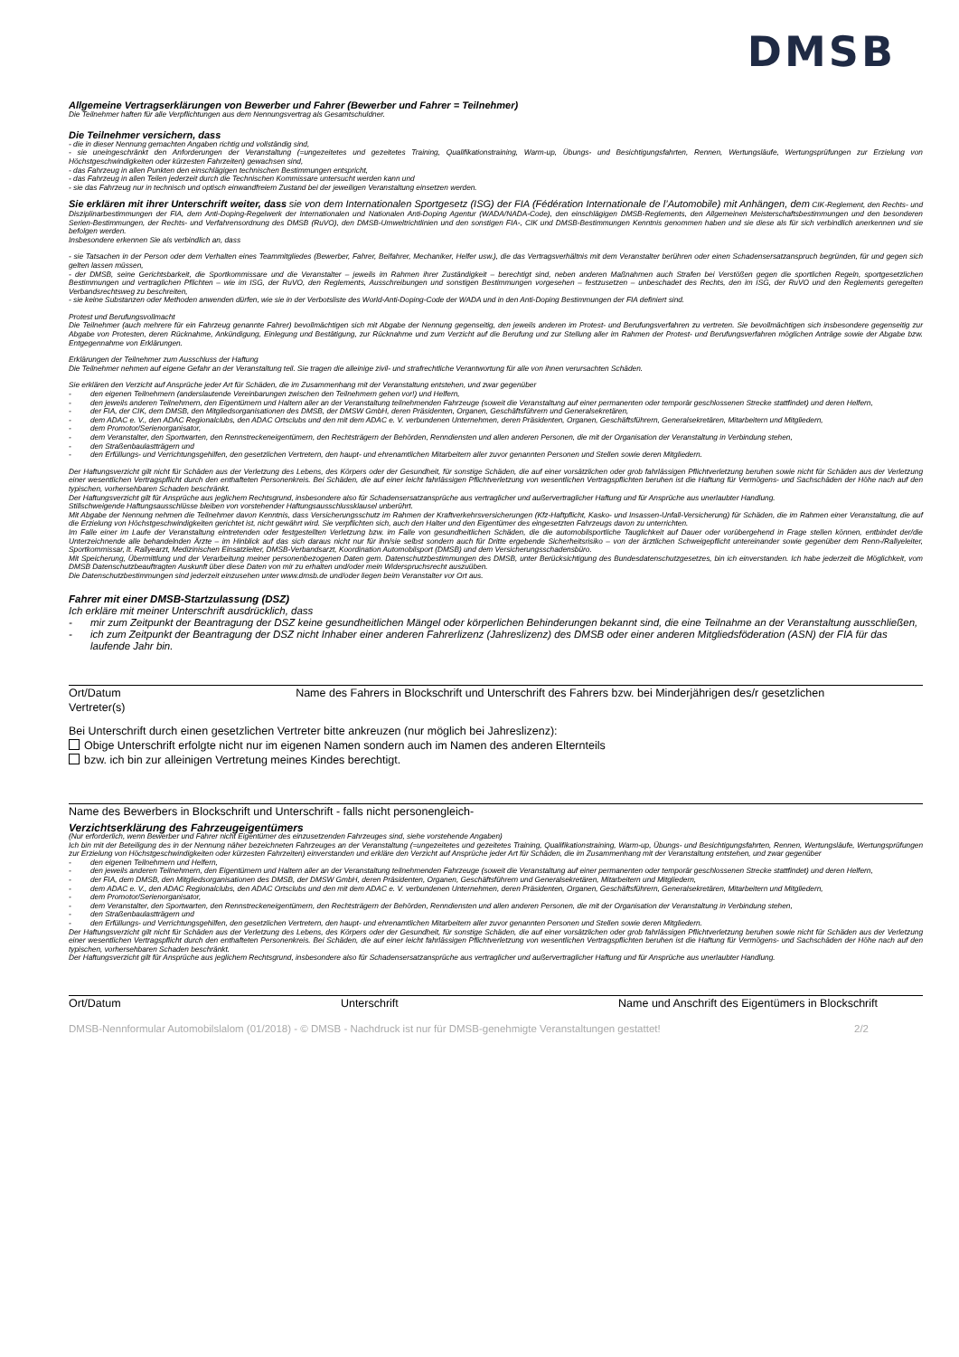DMSB
Allgemeine Vertragserklärungen von Bewerber und Fahrer (Bewerber und Fahrer = Teilnehmer)
Die Teilnehmer haften für alle Verpflichtungen aus dem Nennungsvertrag als Gesamtschuldner.
Die Teilnehmer versichern, dass
- die in dieser Nennung gemachten Angaben richtig und vollständig sind,
- sie uneingeschränkt den Anforderungen der Veranstaltung (=ungezeitetes und gezeitetes Training, Qualifikationstraining, Warm-up, Übungs- und Besichtigungsfahrten, Rennen, Wertungsläufe, Wertungsprüfungen zur Erzielung von Höchstgeschwindigkeiten oder kürzesten Fahrzeiten) gewachsen sind,
- das Fahrzeug in allen Punkten den einschlägigen technischen Bestimmungen entspricht,
- das Fahrzeug in allen Teilen jederzeit durch die Technischen Kommissare untersucht werden kann und
- sie das Fahrzeug nur in technisch und optisch einwandfreiem Zustand bei der jeweiligen Veranstaltung einsetzen werden.
Sie erklären mit ihrer Unterschrift weiter, dass sie von dem Internationalen Sportgesetz (ISG) der FIA (Fédération Internationale de l’Automobile) mit Anhängen, dem CIK-Reglement, den Rechts- und Disziplinarbestimmungen der FIA, dem Anti-Doping-Regelwerk der Internationalen und Nationalen Anti-Doping Agentur (WADA/NADA-Code), den einschlägigen DMSB-Reglements, den Allgemeinen Meisterschaftsbestimmungen und den besonderen Serien-Bestimmungen, der Rechts- und Verfahrensordnung des DMSB (RuVO), den DMSB-Umweltrichtlinien und den sonstigen FIA-, CIK und DMSB-Bestimmungen Kenntnis genommen haben und sie diese als für sich verbindlich anerkennen und sie befolgen werden.
Insbesondere erkennen Sie als verbindlich an, dass
- sie Tatsachen in der Person oder dem Verhalten eines Teammitgliedes (Bewerber, Fahrer, Beifahrer, Mechaniker, Helfer usw.), die das Vertragsverhältnis mit dem Veranstalter berühren oder einen Schadensersatzanspruch begründen, für und gegen sich gelten lassen müssen,
- der DMSB, seine Gerichtsbarkeit, die Sportkommissare und die Veranstalter – jeweils im Rahmen ihrer Zuständigkeit – berechtigt sind, neben anderen Maßnahmen auch Strafen bei Verstößen gegen die sportlichen Regeln, sportgesetzlichen Bestimmungen und vertraglichen Pflichten – wie im ISG, der RuVO, den Reglements, Ausschreibungen und sonstigen Bestimmungen vorgesehen – festzusetzen – unbeschadet des Rechts, den im ISG, der RuVO und den Reglements geregelten Verbandsrechtsweg zu beschreiten,
- sie keine Substanzen oder Methoden anwenden dürfen, wie sie in der Verbotsliste des World-Anti-Doping-Code der WADA und in den Anti-Doping Bestimmungen der FIA definiert sind.
Protest und Berufungsvollmacht
Die Teilnehmer (auch mehrere für ein Fahrzeug genannte Fahrer) bevollmächtigen sich mit Abgabe der Nennung gegenseitig, den jeweils anderen im Protest- und Berufungsverfahren zu vertreten. Sie bevollmächtigen sich insbesondere gegenseitig zur Abgabe von Protesten, deren Rücknahme, Ankündigung, Einlegung und Bestätigung, zur Rücknahme und zum Verzicht auf die Berufung und zur Stellung aller im Rahmen der Protest- und Berufungsverfahren möglichen Anträge sowie der Abgabe bzw. Entgegennahme von Erklärungen.
Erklärungen der Teilnehmer zum Ausschluss der Haftung
Die Teilnehmer nehmen auf eigene Gefahr an der Veranstaltung teil. Sie tragen die alleinige zivil- und strafrechtliche Verantwortung für alle von ihnen verursachten Schäden.
Sie erklären den Verzicht auf Ansprüche jeder Art für Schäden, die im Zusammenhang mit der Veranstaltung entstehen, und zwar gegenüber
- den eigenen Teilnehmern (anderslautende Vereinbarungen zwischen den Teilnehmern gehen vor!) und Helfern,
- den jeweils anderen Teilnehmern, den Eigentümern und Haltern aller an der Veranstaltung teilnehmenden Fahrzeuge (soweit die Veranstaltung auf einer permanenten oder temporär geschlossenen Strecke stattfindet) und deren Helfern,
- der FIA, der CIK, dem DMSB, den Mitgliedsorganisationen des DMSB, der DMSW GmbH, deren Präsidenten, Organen, Geschäftsführern und Generalsekretären,
- dem ADAC e. V., den ADAC Regionalclubs, den ADAC Ortsclubs und den mit dem ADAC e. V. verbundenen Unternehmen, deren Präsidenten, Organen, Geschäftsführern, Generalsekretären, Mitarbeitern und Mitgliedern,
- dem Promotor/Serienorganisator,
- dem Veranstalter, den Sportwarten, den Rennstreckeneigentümern, den Rechtsträgern der Behörden, Renndiensten und allen anderen Personen, die mit der Organisation der Veranstaltung in Verbindung stehen,
- den Straßenbaulastträgern und
- den Erfüllungs- und Verrichtungsgehilfen, den gesetzlichen Vertretern, den haupt- und ehrenamtlichen Mitarbeitern aller zuvor genannten Personen und Stellen sowie deren Mitgliedern.
Der Haftungsverzicht gilt nicht für Schäden aus der Verletzung des Lebens, des Körpers oder der Gesundheit, für sonstige Schäden, die auf einer vorsätzlichen oder grob fahrlässigen Pflichtverletzung beruhen sowie nicht für Schäden aus der Verletzung einer wesentlichen Vertragspflicht durch den enthafteten Personenkreis. Bei Schäden, die auf einer leicht fahrlässigen Pflichtverletzung von wesentlichen Vertragspflichten beruhen ist die Haftung für Vermögens- und Sachschäden der Höhe nach auf den typischen, vorhersehbaren Schaden beschränkt.
Der Haftungsverzicht gilt für Ansprüche aus jeglichem Rechtsgrund, insbesondere also für Schadensersatzansprüche aus vertraglicher und außervertraglicher Haftung und für Ansprüche aus unerlaubter Handlung.
Stillschweigende Haftungsausschlüsse bleiben von vorstehender Haftungsausschlussklausel unberührt.
Mit Abgabe der Nennung nehmen die Teilnehmer davon Kenntnis, dass Versicherungsschutz im Rahmen der Kraftverkehrsversicherungen (Kfz-Haftpflicht, Kasko- und Insassen-Unfall-Versicherung) für Schäden, die im Rahmen einer Veranstaltung, die auf die Erzielung von Höchstgeschwindigkeiten gerichtet ist, nicht gewährt wird. Sie verpflichten sich, auch den Halter und den Eigentümer des eingesetzten Fahrzeugs davon zu unterrichten.
Im Falle einer im Laufe der Veranstaltung eintretenden oder festgestellten Verletzung bzw. im Falle von gesundheitlichen Schäden, die die automobilsportliche Tauglichkeit auf Dauer oder vorübergehend in Frage stellen können, entbindet der/die Unterzeichnende alle behandelnden Ärzte – im Hinblick auf das sich daraus nicht nur für ihn/sie selbst sondern auch für Dritte ergebende Sicherheitsrisiko – von der ärztlichen Schweigepflicht untereinander sowie gegenüber dem Renn-/Rallyeleiter, Sportkommissar, lt. Rallyearzt, Medizinischen Einsatzleiter, DMSB-Verbandsarzt, Koordination Automobilsport (DMSB) und dem Versicherungsschadensbüro.
Mit Speicherung, Übermittlung und der Verarbeitung meiner personenbezogenen Daten gem. Datenschutzbestimmungen des DMSB, unter Berücksichtigung des Bundesdatenschutzgesetzes, bin ich einverstanden. Ich habe jederzeit die Möglichkeit, vom DMSB Datenschutzbeauftragten Auskunft über diese Daten von mir zu erhalten und/oder mein Widerspruchsrecht auszuüben.
Die Datenschutzbestimmungen sind jederzeit einzusehen unter www.dmsb.de und/oder liegen beim Veranstalter vor Ort aus.
Fahrer mit einer DMSB-Startzulassung (DSZ)
Ich erkläre mit meiner Unterschrift ausdrücklich, dass
- mir zum Zeitpunkt der Beantragung der DSZ keine gesundheitlichen Mängel oder körperlichen Behinderungen bekannt sind, die eine Teilnahme an der Veranstaltung ausschließen,
- ich zum Zeitpunkt der Beantragung der DSZ nicht Inhaber einer anderen Fahrerlizenz (Jahreslizenz) des DMSB oder einer anderen Mitgliedsföderation (ASN) der FIA für das laufende Jahr bin.
Ort/Datum Name des Fahrers in Blockschrift und Unterschrift des Fahrers bzw. bei Minderjährigen des/r gesetzlichen
Vertreter(s)
Bei Unterschrift durch einen gesetzlichen Vertreter bitte ankreuzen (nur möglich bei Jahreslizenz):
Obige Unterschrift erfolgte nicht nur im eigenen Namen sondern auch im Namen des anderen Elternteils
bzw. ich bin zur alleinigen Vertretung meines Kindes berechtigt.
Name des Bewerbers in Blockschrift und Unterschrift - falls nicht personengleich-
Verzichtserklärung des Fahrzeugeigentümers
(Nur erforderlich, wenn Bewerber und Fahrer nicht Eigentümer des einzusetzenden Fahrzeuges sind, siehe vorstehende Angaben)
Ich bin mit der Beteiligung des in der Nennung näher bezeichneten Fahrzeuges an der Veranstaltung (=ungezeitetes und gezeitetes Training, Qualifikationstraining, Warm-up, Übungs- und Besichtigungsfahrten, Rennen, Wertungsläufe, Wertungsprüfungen zur Erzielung von Höchstgeschwindigkeiten oder kürzesten Fahrzeiten) einverstanden und erkläre den Verzicht auf Ansprüche jeder Art für Schäden, die im Zusammenhang mit der Veranstaltung entstehen, und zwar gegenüber
- den eigenen Teilnehmern und Helfern,
- den jeweils anderen Teilnehmern, den Eigentümern und Haltern aller an der Veranstaltung teilnehmenden Fahrzeuge (soweit die Veranstaltung auf einer permanenten oder temporär geschlossenen Strecke stattfindet) und deren Helfern,
- der FIA, dem DMSB, den Mitgliedsorganisationen des DMSB, der DMSW GmbH, deren Präsidenten, Organen, Geschäftsführern und Generalsekretären, Mitarbeitern und Mitgliedern,
- dem ADAC e. V., den ADAC Regionalclubs, den ADAC Ortsclubs und den mit dem ADAC e. V. verbundenen Unternehmen, deren Präsidenten, Organen, Geschäftsführern, Generalsekretären, Mitarbeitern und Mitgliedern,
- dem Promotor/Serienorganisator,
- dem Veranstalter, den Sportwarten, den Rennstreckeneigentümern, den Rechtsträgern der Behörden, Renndiensten und allen anderen Personen, die mit der Organisation der Veranstaltung in Verbindung stehen,
- den Straßenbaulastträgern und
- den Erfüllungs- und Verrichtungsgehilfen, den gesetzlichen Vertretern, den haupt- und ehrenamtlichen Mitarbeitern aller zuvor genannten Personen und Stellen sowie deren Mitgliedern.
Der Haftungsverzicht gilt nicht für Schäden aus der Verletzung des Lebens, des Körpers oder der Gesundheit, für sonstige Schäden, die auf einer vorsätzlichen oder grob fahrlässigen Pflichtverletzung beruhen sowie nicht für Schäden aus der Verletzung einer wesentlichen Vertragspflicht durch den enthafteten Personenkreis. Bei Schäden, die auf einer leicht fahrlässigen Pflichtverletzung von wesentlichen Vertragspflichten beruhen ist die Haftung für Vermögens- und Sachschäden der Höhe nach auf den typischen, vorhersehbaren Schaden beschränkt.
Der Haftungsverzicht gilt für Ansprüche aus jeglichem Rechtsgrund, insbesondere also für Schadensersatzansprüche aus vertraglicher und außervertraglicher Haftung und für Ansprüche aus unerlaubter Handlung.
Ort/Datum Unterschrift Name und Anschrift des Eigentümers in Blockschrift
DMSB-Nennformular Automobilslalom (01/2018) - © DMSB - Nachdruck ist nur für DMSB-genehmigte Veranstaltungen gestattet! 2/2